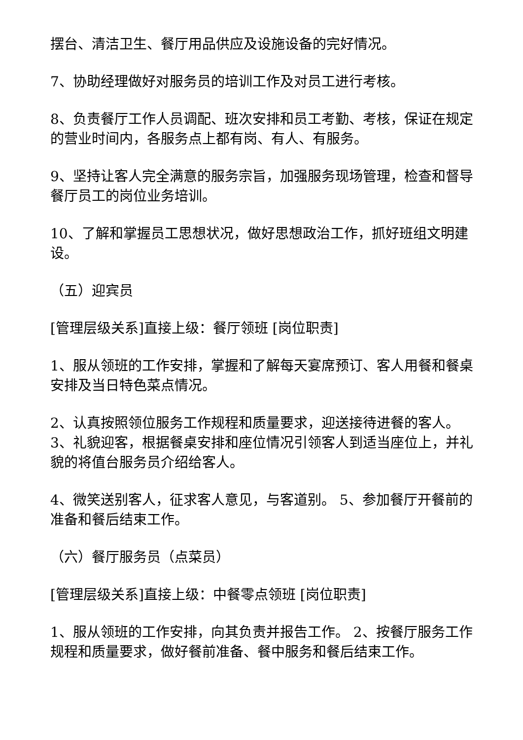摆台、清洁卫生、餐厅用品供应及设施设备的完好情况。
7、协助经理做好对服务员的培训工作及对员工进行考核。
8、负责餐厅工作人员调配、班次安排和员工考勤、考核，保证在规定的营业时间内，各服务点上都有岗、有人、有服务。
9、坚持让客人完全满意的服务宗旨，加强服务现场管理，检查和督导餐厅员工的岗位业务培训。
10、了解和掌握员工思想状况，做好思想政治工作，抓好班组文明建设。
（五）迎宾员
[管理层级关系]直接上级：餐厅领班 [岗位职责]
1、服从领班的工作安排，掌握和了解每天宴席预订、客人用餐和餐桌安排及当日特色菜点情况。
2、认真按照领位服务工作规程和质量要求，迎送接待进餐的客人。 3、礼貌迎客，根据餐桌安排和座位情况引领客人到适当座位上，并礼貌的将值台服务员介绍给客人。
4、微笑送别客人，征求客人意见，与客道别。 5、参加餐厅开餐前的准备和餐后结束工作。
（六）餐厅服务员（点菜员）
[管理层级关系]直接上级：中餐零点领班 [岗位职责]
1、服从领班的工作安排，向其负责并报告工作。 2、按餐厅服务工作规程和质量要求，做好餐前准备、餐中服务和餐后结束工作。